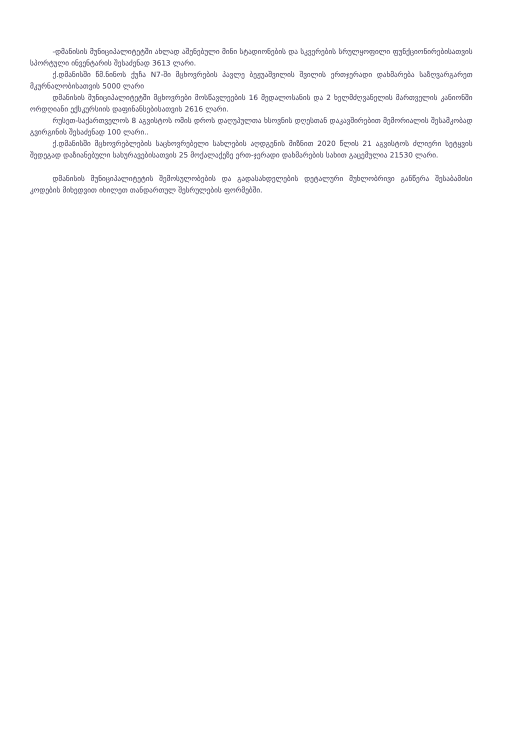-დმანისის მუნიციპალიტეტში ახლად აშენებული მინი სტადიონების და სკვერების სრულყოფილი ფუნქციონირებისათვის სპორტული ინვენტარის შესაძენად 3613 ლარი.
ქ.დმანისში წმ.ნინოს ქუჩა N7-ში მცხოვრების პავლე ბეჟუაშვილის შვილის ერთჯერადი დახმარება საზღვარგარეთ მკურნალობისათვის 5000 ლარი
დმანისის მუნიციპალიტეტში მცხოვრები მოსწავლეების 16 მედალოსანის და 2 ხელმძღვანელის მართველის კანიონში ორდღიანი ექსკურსიის დაფინანსებისათვის 2616 ლარი.
რუსეთ-საქართველოს 8 აგვისტოს ომის დროს დაღუპულთა ხსოვნის დღესთან დაკავშირებით მემორიალის შესამკობად გვირგინის შესაძენად 100 ლარი..
ქ.დმანისში მცხოვრებლების საცხოვრებელი სახლების აღდგენის მიზნით 2020 წლის 21 აგვისტოს ძლიერი სეტყვის შედეგად დაზიანებული სახურავებისათვის 25 მოქალაქეზე ერთ-ჯერადი დახმარების სახით გაცემულია 21530 ლარი.
დმანისის მუნიციპალიტეტის შემოსულობების და გადასახდელების დეტალური მუხლობრივი განწერა შესაბამისი კოდების მიხედვით იხილეთ თანდართულ შესრულების ფორმებში.